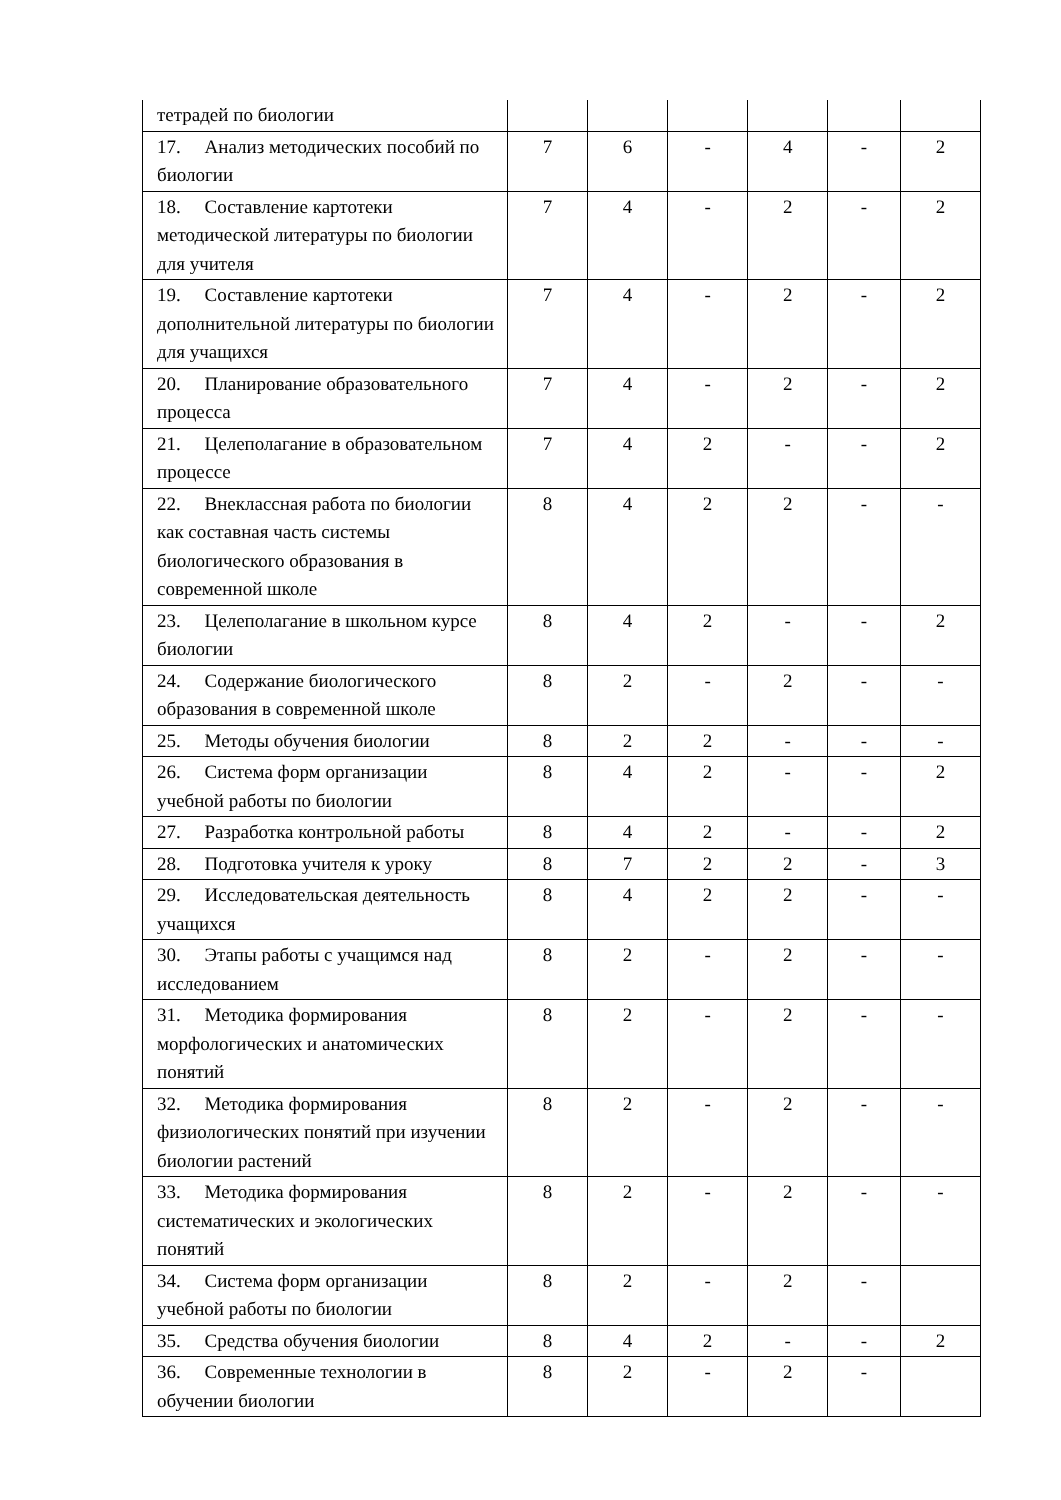| тетрадей по биологии | | | | | | |
| 17. Анализ методических пособий по биологии | 7 | 6 | - | 4 | - | 2 |
| 18. Составление картотеки методической литературы по биологии для учителя | 7 | 4 | - | 2 | - | 2 |
| 19. Составление картотеки дополнительной литературы по биологии для учащихся | 7 | 4 | - | 2 | - | 2 |
| 20. Планирование образовательного процесса | 7 | 4 | - | 2 | - | 2 |
| 21. Целеполагание в образовательном процессе | 7 | 4 | 2 | - | - | 2 |
| 22. Внеклассная работа по биологии как составная часть системы биологического образования в современной школе | 8 | 4 | 2 | 2 | - | - |
| 23. Целеполагание в школьном курсе биологии | 8 | 4 | 2 | - | - | 2 |
| 24. Содержание биологического образования в современной школе | 8 | 2 | - | 2 | - | - |
| 25. Методы обучения биологии | 8 | 2 | 2 | - | - | - |
| 26. Система форм организации учебной работы по биологии | 8 | 4 | 2 | - | - | 2 |
| 27. Разработка контрольной работы | 8 | 4 | 2 | - | - | 2 |
| 28. Подготовка учителя к уроку | 8 | 7 | 2 | 2 | - | 3 |
| 29. Исследовательская деятельность учащихся | 8 | 4 | 2 | 2 | - | - |
| 30. Этапы работы с учащимся над исследованием | 8 | 2 | - | 2 | - | - |
| 31. Методика формирования морфологических и анатомических понятий | 8 | 2 | - | 2 | - | - |
| 32. Методика формирования физиологических понятий при изучении биологии растений | 8 | 2 | - | 2 | - | - |
| 33. Методика формирования систематических и экологических понятий | 8 | 2 | - | 2 | - | - |
| 34. Система форм организации учебной работы по биологии | 8 | 2 | - | 2 | - | |
| 35. Средства обучения биологии | 8 | 4 | 2 | - | - | 2 |
| 36. Современные технологии в обучении биологии | 8 | 2 | - | 2 | - | |